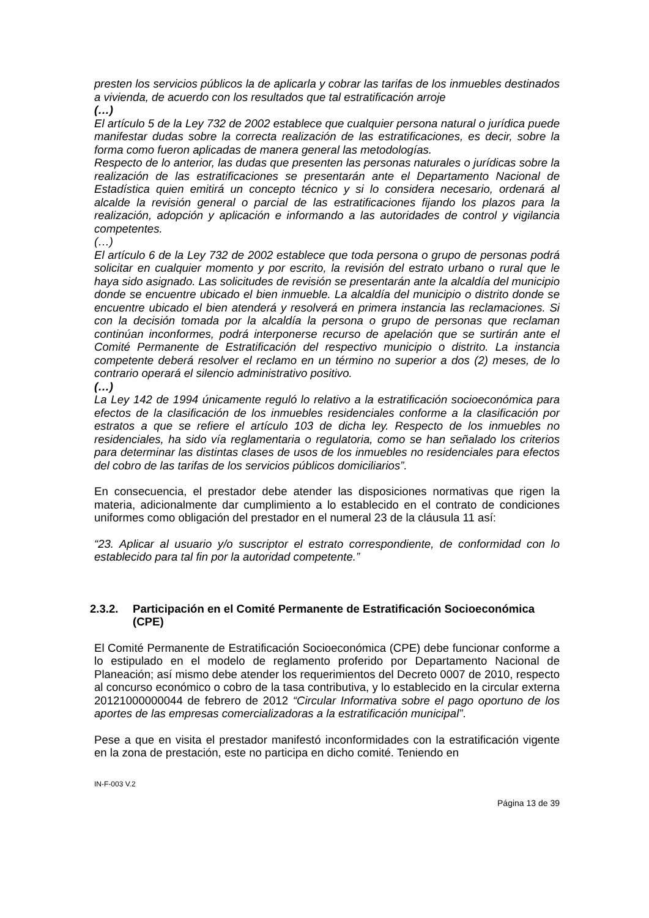presten los servicios públicos la de aplicarla y cobrar las tarifas de los inmuebles destinados a vivienda, de acuerdo con los resultados que tal estratificación arroje
(…)
El artículo 5 de la Ley 732 de 2002 establece que cualquier persona natural o jurídica puede manifestar dudas sobre la correcta realización de las estratificaciones, es decir, sobre la forma como fueron aplicadas de manera general las metodologías.
Respecto de lo anterior, las dudas que presenten las personas naturales o jurídicas sobre la realización de las estratificaciones se presentarán ante el Departamento Nacional de Estadística quien emitirá un concepto técnico y si lo considera necesario, ordenará al alcalde la revisión general o parcial de las estratificaciones fijando los plazos para la realización, adopción y aplicación e informando a las autoridades de control y vigilancia competentes.
(…)
El artículo 6 de la Ley 732 de 2002 establece que toda persona o grupo de personas podrá solicitar en cualquier momento y por escrito, la revisión del estrato urbano o rural que le haya sido asignado. Las solicitudes de revisión se presentarán ante la alcaldía del municipio donde se encuentre ubicado el bien inmueble. La alcaldía del municipio o distrito donde se encuentre ubicado el bien atenderá y resolverá en primera instancia las reclamaciones. Si con la decisión tomada por la alcaldía la persona o grupo de personas que reclaman continúan inconformes, podrá interponerse recurso de apelación que se surtirán ante el Comité Permanente de Estratificación del respectivo municipio o distrito. La instancia competente deberá resolver el reclamo en un término no superior a dos (2) meses, de lo contrario operará el silencio administrativo positivo.
(…)
La Ley 142 de 1994 únicamente reguló lo relativo a la estratificación socioeconómica para efectos de la clasificación de los inmuebles residenciales conforme a la clasificación por estratos a que se refiere el artículo 103 de dicha ley. Respecto de los inmuebles no residenciales, ha sido vía reglamentaria o regulatoria, como se han señalado los criterios para determinar las distintas clases de usos de los inmuebles no residenciales para efectos del cobro de las tarifas de los servicios públicos domiciliarios”.
En consecuencia, el prestador debe atender las disposiciones normativas que rigen la materia, adicionalmente dar cumplimiento a lo establecido en el contrato de condiciones uniformes como obligación del prestador en el numeral 23 de la cláusula 11 así:
“23. Aplicar al usuario y/o suscriptor el estrato correspondiente, de conformidad con lo establecido para tal fin por la autoridad competente.”
2.3.2. Participación en el Comité Permanente de Estratificación Socioeconómica (CPE)
El Comité Permanente de Estratificación Socioeconómica (CPE) debe funcionar conforme a lo estipulado en el modelo de reglamento proferido por Departamento Nacional de Planeación; así mismo debe atender los requerimientos del Decreto 0007 de 2010, respecto al concurso económico o cobro de la tasa contributiva, y lo establecido en la circular externa 20121000000044 de febrero de 2012 “Circular Informativa sobre el pago oportuno de los aportes de las empresas comercializadoras a la estratificación municipal”.
Pese a que en visita el prestador manifestó inconformidades con la estratificación vigente en la zona de prestación, este no participa en dicho comité. Teniendo en
IN-F-003 V.2
Página 13 de 39